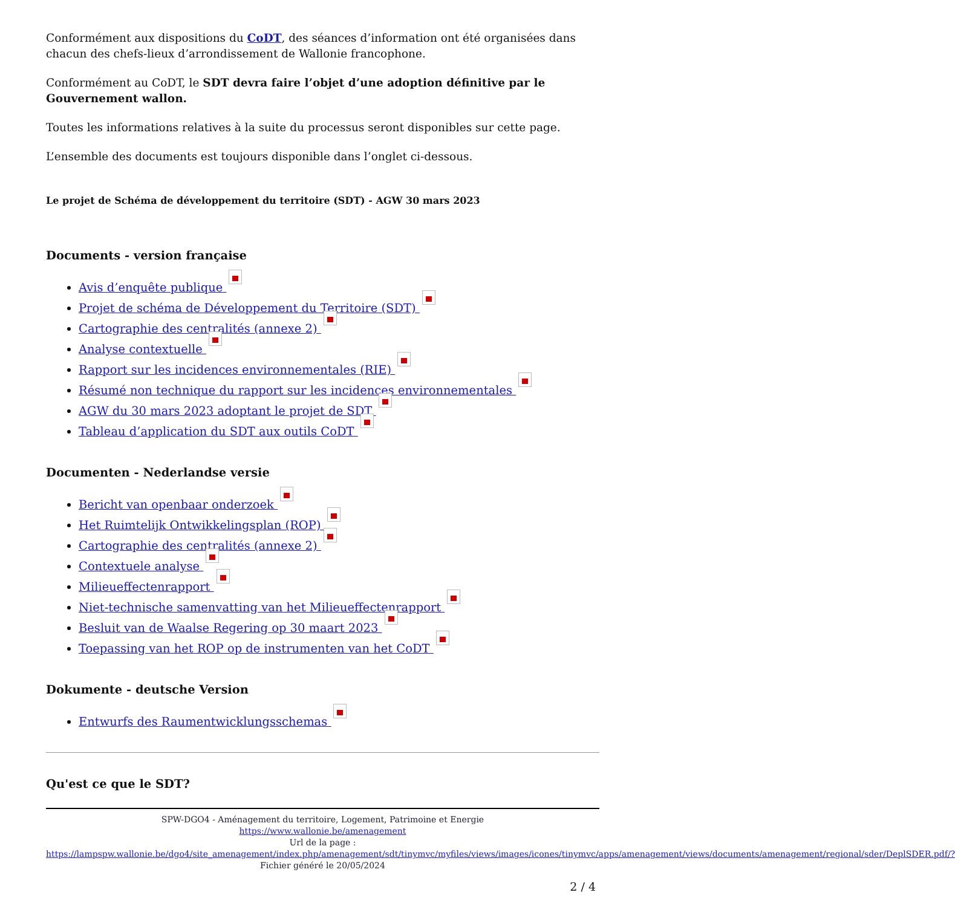Conformément aux dispositions du CoDT, des séances d’information ont été organisées dans chacun des chefs-lieux d’arrondissement de Wallonie francophone.
Conformément au CoDT, le SDT devra faire l’objet d’une adoption définitive par le Gouvernement wallon.
Toutes les informations relatives à la suite du processus seront disponibles sur cette page.
L’ensemble des documents est toujours disponible dans l’onglet ci-dessous.
Le projet de Schéma de développement du territoire (SDT) - AGW 30 mars 2023
Documents - version française
Avis d’enquête publique
Projet de schéma de Développement du Territoire (SDT)
Cartographie des centralités (annexe 2)
Analyse contextuelle
Rapport sur les incidences environnementales (RIE)
Résumé non technique du rapport sur les incidences environnementales
AGW du 30 mars 2023 adoptant le projet de SDT
Tableau d’application du SDT aux outils CoDT
Documenten - Nederlandse versie
Bericht van openbaar onderzoek
Het Ruimtelijk Ontwikkelingsplan (ROP)
Cartographie des centralités (annexe 2)
Contextuele analyse
Milieueffectenrapport
Niet-technische samenvatting van het Milieueffectenrapport
Besluit van de Waalse Regering op 30 maart 2023
Toepassing van het ROP op de instrumenten van het CoDT
Dokumente - deutsche Version
Entwurfs des Raumentwicklungsschemas
Qu'est ce que le SDT?
SPW-DGO4 - Aménagement du territoire, Logement, Patrimoine et Energie
https://www.wallonie.be/amenagement
Url de la page :
https://lampspw.wallonie.be/dgo4/site_amenagement/index.php/amenagement/sdt/tinymvc/myfiles/views/images/icones/tinymvc/apps/amenagement/views/documents/amenagement/regional/sder/DeplSDER.pdf/?
Fichier généré le 20/05/2024
2 / 4